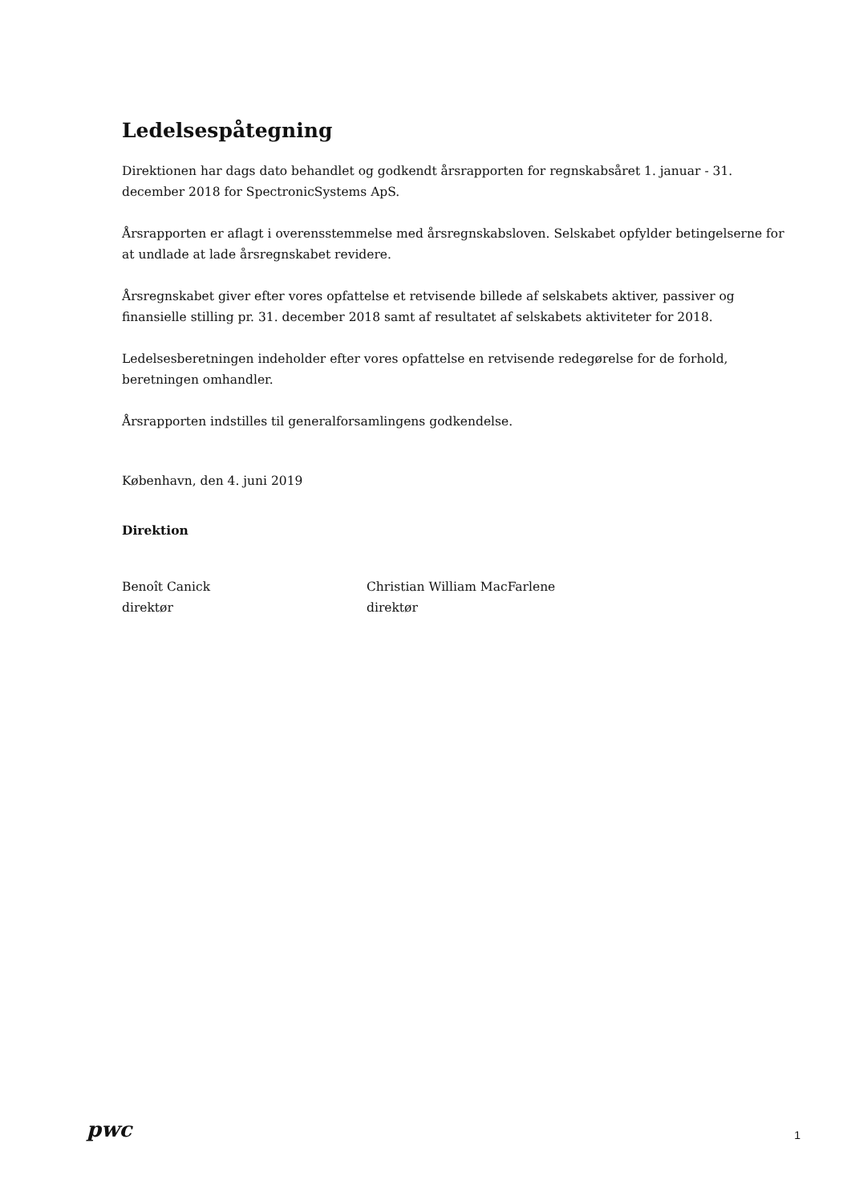Ledelsespåtegning
Direktionen har dags dato behandlet og godkendt årsrapporten for regnskabsåret 1. januar - 31. december 2018 for SpectronicSystems ApS.
Årsrapporten er aflagt i overensstemmelse med årsregnskabsloven. Selskabet opfylder betingelserne for at undlade at lade årsregnskabet revidere.
Årsregnskabet giver efter vores opfattelse et retvisende billede af selskabets aktiver, passiver og finansielle stilling pr. 31. december 2018 samt af resultatet af selskabets aktiviteter for 2018.
Ledelsesberetningen indeholder efter vores opfattelse en retvisende redegørelse for de forhold, beretningen omhandler.
Årsrapporten indstilles til generalforsamlingens godkendelse.
København, den 4. juni 2019
Direktion
Benoît Canick
direktør
Christian William MacFarlene
direktør
pwc
1